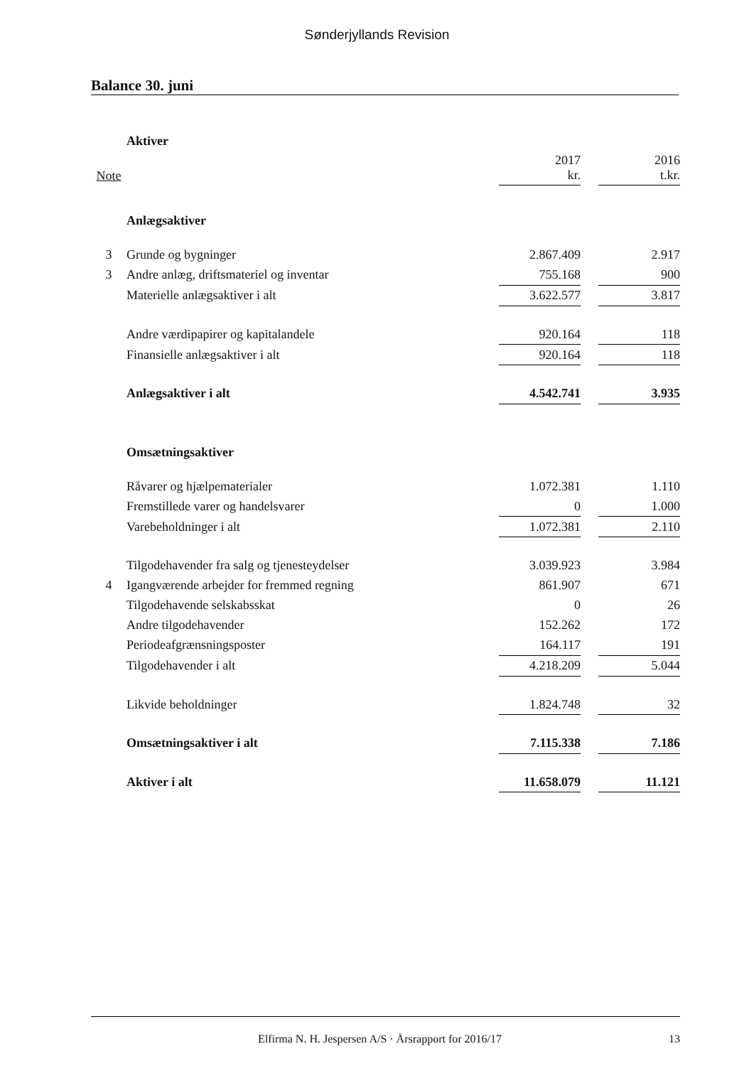Sønderjyllands Revision
Balance 30. juni
| | Aktiver | | | |
| Note | | 2017 kr. | | 2016 t.kr. |
| | Anlægsaktiver | | | |
| 3 | Grunde og bygninger | 2.867.409 | | 2.917 |
| 3 | Andre anlæg, driftsmateriel og inventar | 755.168 | | 900 |
| | Materielle anlægsaktiver i alt | 3.622.577 | | 3.817 |
| | Andre værdipapirer og kapitalandele | 920.164 | | 118 |
| | Finansielle anlægsaktiver i alt | 920.164 | | 118 |
| | Anlægsaktiver i alt | 4.542.741 | | 3.935 |
| | Omsætningsaktiver | | | |
| | Råvarer og hjælpematerialer | 1.072.381 | | 1.110 |
| | Fremstillede varer og handelsvarer | 0 | | 1.000 |
| | Varebeholdninger i alt | 1.072.381 | | 2.110 |
| | Tilgodehavender fra salg og tjenesteydelser | 3.039.923 | | 3.984 |
| 4 | Igangværende arbejder for fremmed regning | 861.907 | | 671 |
| | Tilgodehavende selskabsskat | 0 | | 26 |
| | Andre tilgodehavender | 152.262 | | 172 |
| | Periodeafgrænsningsposter | 164.117 | | 191 |
| | Tilgodehavender i alt | 4.218.209 | | 5.044 |
| | Likvide beholdninger | 1.824.748 | | 32 |
| | Omsætningsaktiver i alt | 7.115.338 | | 7.186 |
| | Aktiver i alt | 11.658.079 | | 11.121 |
Elfirma N. H. Jespersen A/S · Årsrapport for 2016/17 13